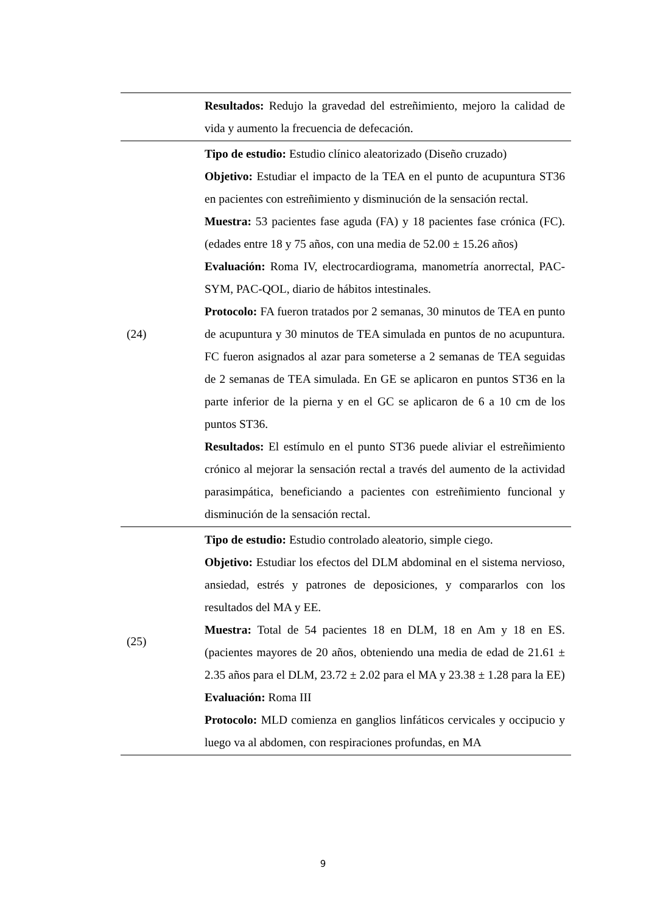| | Resultados: Redujo la gravedad del estreñimiento, mejoro la calidad de vida y aumento la frecuencia de defecación. |
| (24) | Tipo de estudio: Estudio clínico aleatorizado (Diseño cruzado) Objetivo: Estudiar el impacto de la TEA en el punto de acupuntura ST36 en pacientes con estreñimiento y disminución de la sensación rectal. Muestra: 53 pacientes fase aguda (FA) y 18 pacientes fase crónica (FC). (edades entre 18 y 75 años, con una media de 52.00 ± 15.26 años) Evaluación: Roma IV, electrocardiograma, manometría anorrectal, PAC-SYM, PAC-QOL, diario de hábitos intestinales. Protocolo: FA fueron tratados por 2 semanas, 30 minutos de TEA en punto de acupuntura y 30 minutos de TEA simulada en puntos de no acupuntura. FC fueron asignados al azar para someterse a 2 semanas de TEA seguidas de 2 semanas de TEA simulada. En GE se aplicaron en puntos ST36 en la parte inferior de la pierna y en el GC se aplicaron de 6 a 10 cm de los puntos ST36. Resultados: El estímulo en el punto ST36 puede aliviar el estreñimiento crónico al mejorar la sensación rectal a través del aumento de la actividad parasimpática, beneficiando a pacientes con estreñimiento funcional y disminución de la sensación rectal. |
| (25) | Tipo de estudio: Estudio controlado aleatorio, simple ciego. Objetivo: Estudiar los efectos del DLM abdominal en el sistema nervioso, ansiedad, estrés y patrones de deposiciones, y compararlos con los resultados del MA y EE. Muestra: Total de 54 pacientes 18 en DLM, 18 en Am y 18 en ES. (pacientes mayores de 20 años, obteniendo una media de edad de 21.61 ± 2.35 años para el DLM, 23.72 ± 2.02 para el MA y 23.38 ± 1.28 para la EE) Evaluación: Roma III Protocolo: MLD comienza en ganglios linfáticos cervicales y occipucio y luego va al abdomen, con respiraciones profundas, en MA |
9